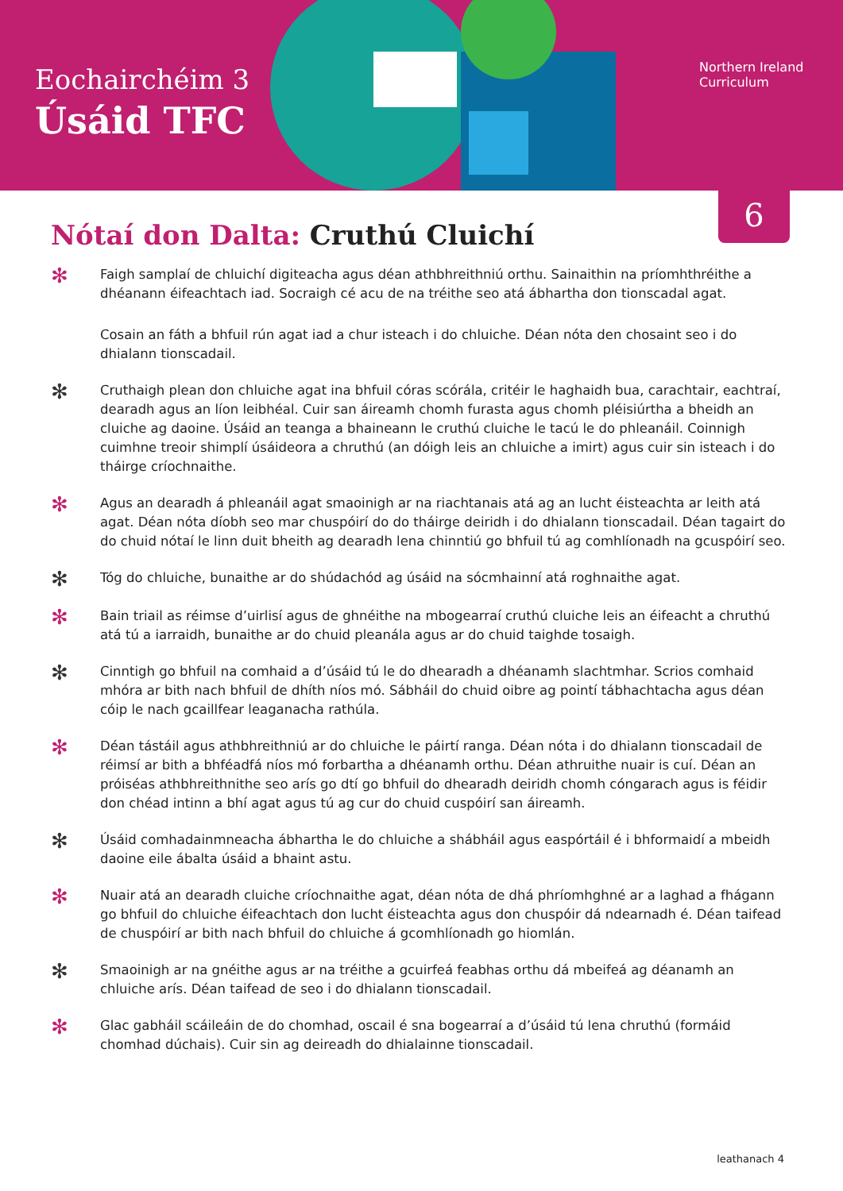Eochairchéim 3
Úsáid TFC
Northern Ireland
Curriculum
6
Nótaí don Dalta: Cruthú Cluichí
✻
Faigh samplaí de chluichí digiteacha agus déan athbhreithniú orthu. Sainaithin na príomhthréithe a dhéanann éifeachtach iad. Socraigh cé acu de na tréithe seo atá ábhartha don tionscadal agat.
Cosain an fáth a bhfuil rún agat iad a chur isteach i do chluiche. Déan nóta den chosaint seo i do dhialann tionscadail.
✻
Cruthaigh plean don chluiche agat ina bhfuil córas scórála, critéir le haghaidh bua, carachtair, eachtraí, dearadh agus an líon leibhéal. Cuir san áireamh chomh furasta agus chomh pléisiúrtha a bheidh an cluiche ag daoine. Úsáid an teanga a bhaineann le cruthú cluiche le tacú le do phleanáil. Coinnigh cuimhne treoir shimplí úsáideora a chruthú (an dóigh leis an chluiche a imirt) agus cuir sin isteach i do tháirge críochnaithe.
✻
Agus an dearadh á phleanáil agat smaoinigh ar na riachtanais atá ag an lucht éisteachta ar leith atá agat. Déan nóta díobh seo mar chuspóirí do do tháirge deiridh i do dhialann tionscadail. Déan tagairt do do chuid nótaí le linn duit bheith ag dearadh lena chinntiú go bhfuil tú ag comhlíonadh na gcuspóirí seo.
✻
Tóg do chluiche, bunaithe ar do shúdachód ag úsáid na sócmhainní atá roghnaithe agat.
✻
Bain triail as réimse d’uirlisí agus de ghnéithe na mbogearraí cruthú cluiche leis an éifeacht a chruthú atá tú a iarraidh, bunaithe ar do chuid pleanála agus ar do chuid taighde tosaigh.
✻
Cinntigh go bhfuil na comhaid a d’úsáid tú le do dhearadh a dhéanamh slachtmhar. Scrios comhaid mhóra ar bith nach bhfuil de dhíth níos mó. Sábháil do chuid oibre ag pointí tábhachtacha agus déan cóip le nach gcaillfear leaganacha rathúla.
✻
Déan tástáil agus athbhreithniú ar do chluiche le páirtí ranga. Déan nóta i do dhialann tionscadail de réimsí ar bith a bhféadfá níos mó forbartha a dhéanamh orthu. Déan athruithe nuair is cuí. Déan an próiséas athbhreithnithe seo arís go dtí go bhfuil do dhearadh deiridh chomh cóngarach agus is féidir don chéad intinn a bhí agat agus tú ag cur do chuid cuspóirí san áireamh.
✻
Úsáid comhadainmneacha ábhartha le do chluiche a shábháil agus easpórtáil é i bhformaidí a mbeidh daoine eile ábalta úsáid a bhaint astu.
✻
Nuair atá an dearadh cluiche críochnaithe agat, déan nóta de dhá phríomhghné ar a laghad a fhágann go bhfuil do chluiche éifeachtach don lucht éisteachta agus don chuspóir dá ndearnadh é. Déan taifead de chuspóirí ar bith nach bhfuil do chluiche á gcomhlíonadh go hiomlán.
✻
Smaoinigh ar na gnéithe agus ar na tréithe a gcuirfeá feabhas orthu dá mbeifeá ag déanamh an chluiche arís. Déan taifead de seo i do dhialann tionscadail.
✻
Glac gabháil scáileáin de do chomhad, oscail é sna bogearraí a d’úsáid tú lena chruthú (formáid chomhad dúchais). Cuir sin ag deireadh do dhialainne tionscadail.
leathanach 4